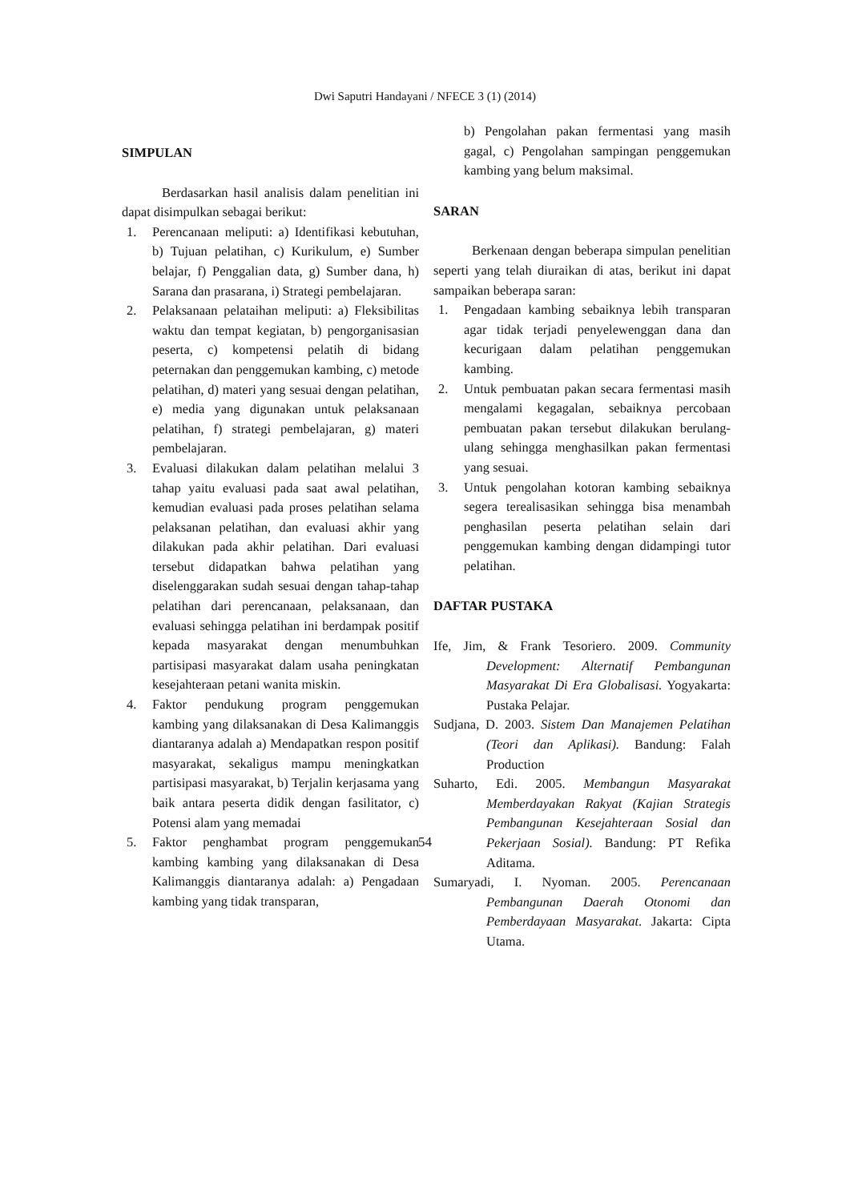Dwi Saputri Handayani / NFECE 3 (1) (2014)
SIMPULAN
Berdasarkan hasil analisis dalam penelitian ini dapat disimpulkan sebagai berikut:
1. Perencanaan meliputi: a) Identifikasi kebutuhan, b) Tujuan pelatihan, c) Kurikulum, e) Sumber belajar, f) Penggalian data, g) Sumber dana, h) Sarana dan prasarana, i) Strategi pembelajaran.
2. Pelaksanaan pelataihan meliputi: a) Fleksibilitas waktu dan tempat kegiatan, b) pengorganisasian peserta, c) kompetensi pelatih di bidang peternakan dan penggemukan kambing, c) metode pelatihan, d) materi yang sesuai dengan pelatihan, e) media yang digunakan untuk pelaksanaan pelatihan, f) strategi pembelajaran, g) materi pembelajaran.
3. Evaluasi dilakukan dalam pelatihan melalui 3 tahap yaitu evaluasi pada saat awal pelatihan, kemudian evaluasi pada proses pelatihan selama pelaksanan pelatihan, dan evaluasi akhir yang dilakukan pada akhir pelatihan. Dari evaluasi tersebut didapatkan bahwa pelatihan yang diselenggarakan sudah sesuai dengan tahap-tahap pelatihan dari perencanaan, pelaksanaan, dan evaluasi sehingga pelatihan ini berdampak positif kepada masyarakat dengan menumbuhkan partisipasi masyarakat dalam usaha peningkatan kesejahteraan petani wanita miskin.
4. Faktor pendukung program penggemukan kambing yang dilaksanakan di Desa Kalimanggis diantaranya adalah a) Mendapatkan respon positif masyarakat, sekaligus mampu meningkatkan partisipasi masyarakat, b) Terjalin kerjasama yang baik antara peserta didik dengan fasilitator, c) Potensi alam yang memadai
5. Faktor penghambat program penggemukan kambing kambing yang dilaksanakan di Desa Kalimanggis diantaranya adalah: a) Pengadaan kambing yang tidak transparan,
b) Pengolahan pakan fermentasi yang masih gagal, c) Pengolahan sampingan penggemukan kambing yang belum maksimal.
SARAN
Berkenaan dengan beberapa simpulan penelitian seperti yang telah diuraikan di atas, berikut ini dapat sampaikan beberapa saran:
1. Pengadaan kambing sebaiknya lebih transparan agar tidak terjadi penyelewenggan dana dan kecurigaan dalam pelatihan penggemukan kambing.
2. Untuk pembuatan pakan secara fermentasi masih mengalami kegagalan, sebaiknya percobaan pembuatan pakan tersebut dilakukan berulang-ulang sehingga menghasilkan pakan fermentasi yang sesuai.
3. Untuk pengolahan kotoran kambing sebaiknya segera terealisasikan sehingga bisa menambah penghasilan peserta pelatihan selain dari penggemukan kambing dengan didampingi tutor pelatihan.
DAFTAR PUSTAKA
Ife, Jim, & Frank Tesoriero. 2009. Community Development: Alternatif Pembangunan Masyarakat Di Era Globalisasi. Yogyakarta: Pustaka Pelajar.
Sudjana, D. 2003. Sistem Dan Manajemen Pelatihan (Teori dan Aplikasi). Bandung: Falah Production
Suharto, Edi. 2005. Membangun Masyarakat Memberdayakan Rakyat (Kajian Strategis Pembangunan Kesejahteraan Sosial dan Pekerjaan Sosial). Bandung: PT Refika Aditama.
Sumaryadi, I. Nyoman. 2005. Perencanaan Pembangunan Daerah Otonomi dan Pemberdayaan Masyarakat. Jakarta: Cipta Utama.
54